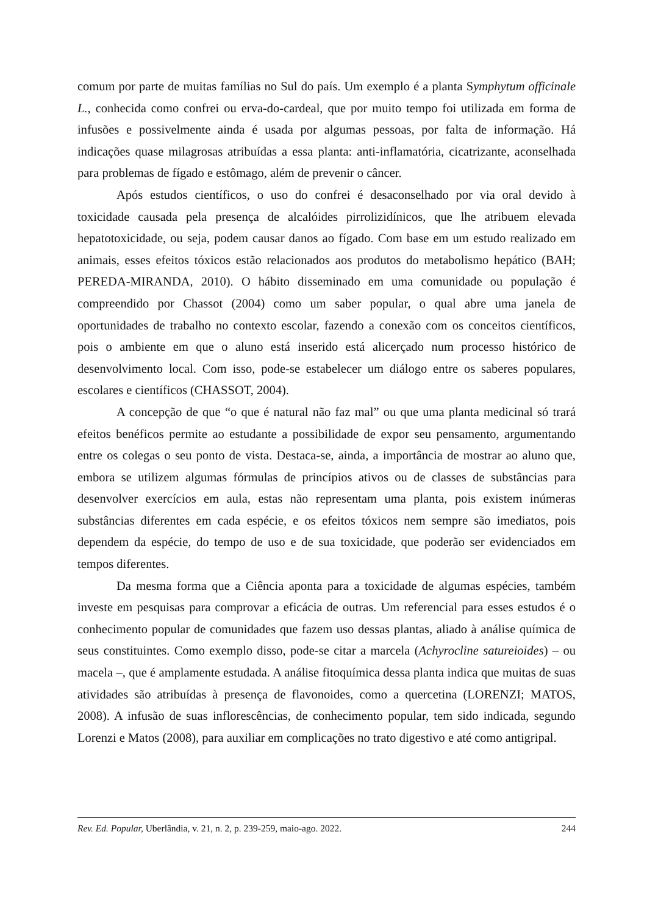comum por parte de muitas famílias no Sul do país. Um exemplo é a planta Symphytum officinale L., conhecida como confrei ou erva-do-cardeal, que por muito tempo foi utilizada em forma de infusões e possivelmente ainda é usada por algumas pessoas, por falta de informação. Há indicações quase milagrosas atribuídas a essa planta: anti-inflamatória, cicatrizante, aconselhada para problemas de fígado e estômago, além de prevenir o câncer.
Após estudos científicos, o uso do confrei é desaconselhado por via oral devido à toxicidade causada pela presença de alcalóides pirrolizidínicos, que lhe atribuem elevada hepatotoxicidade, ou seja, podem causar danos ao fígado. Com base em um estudo realizado em animais, esses efeitos tóxicos estão relacionados aos produtos do metabolismo hepático (BAH; PEREDA-MIRANDA, 2010). O hábito disseminado em uma comunidade ou população é compreendido por Chassot (2004) como um saber popular, o qual abre uma janela de oportunidades de trabalho no contexto escolar, fazendo a conexão com os conceitos científicos, pois o ambiente em que o aluno está inserido está alicerçado num processo histórico de desenvolvimento local. Com isso, pode-se estabelecer um diálogo entre os saberes populares, escolares e científicos (CHASSOT, 2004).
A concepção de que “o que é natural não faz mal” ou que uma planta medicinal só trará efeitos benéficos permite ao estudante a possibilidade de expor seu pensamento, argumentando entre os colegas o seu ponto de vista. Destaca-se, ainda, a importância de mostrar ao aluno que, embora se utilizem algumas fórmulas de princípios ativos ou de classes de substâncias para desenvolver exercícios em aula, estas não representam uma planta, pois existem inúmeras substâncias diferentes em cada espécie, e os efeitos tóxicos nem sempre são imediatos, pois dependem da espécie, do tempo de uso e de sua toxicidade, que poderão ser evidenciados em tempos diferentes.
Da mesma forma que a Ciência aponta para a toxicidade de algumas espécies, também investe em pesquisas para comprovar a eficácia de outras. Um referencial para esses estudos é o conhecimento popular de comunidades que fazem uso dessas plantas, aliado à análise química de seus constituintes. Como exemplo disso, pode-se citar a marcela (Achyrocline satureioides) – ou macela –, que é amplamente estudada. A análise fitoquímica dessa planta indica que muitas de suas atividades são atribuídas à presença de flavonoides, como a quercetina (LORENZI; MATOS, 2008). A infusão de suas inflorescências, de conhecimento popular, tem sido indicada, segundo Lorenzi e Matos (2008), para auxiliar em complicações no trato digestivo e até como antigripal.
Rev. Ed. Popular, Uberlândia, v. 21, n. 2, p. 239-259, maio-ago. 2022. 244